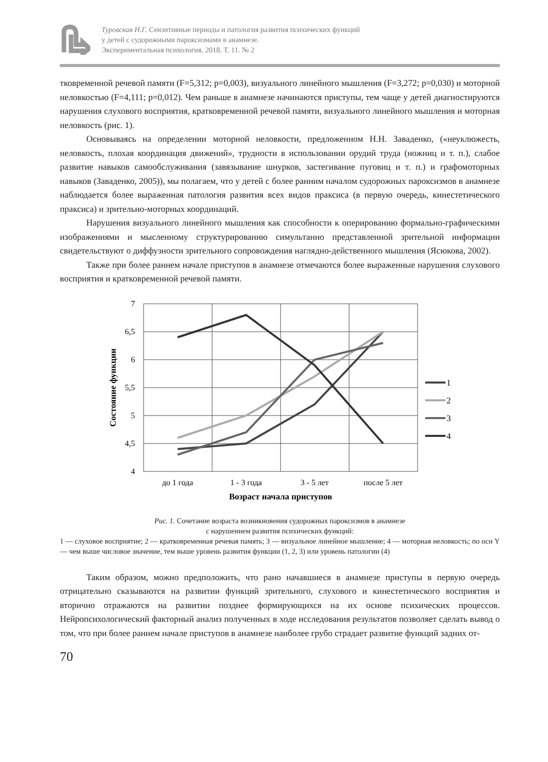Туровская Н.Г. Сензитивные периоды и патология развития психических функций
у детей с судорожными пароксизмами в анамнезе.
Экспериментальная психология. 2018. Т. 11. № 2
тковременной речевой памяти (F=5,312; p=0,003), визуального линейного мышления (F=3,272; p=0,030) и моторной неловкостью (F=4,111; p=0,012). Чем раньше в анамнезе начинаются приступы, тем чаще у детей диагностируются нарушения слухового восприятия, кратковременной речевой памяти, визуального линейного мышления и моторная неловкость (рис. 1).
Основываясь на определении моторной неловкости, предложенном Н.Н. Заваденко, («неуклюжесть, неловкость, плохая координация движений», трудности в использовании орудий труда (ножниц и т. п.), слабое развитие навыков самообслуживания (завязывание шнурков, застегивание пуговиц и т. п.) и графомоторных навыков (Заваденко, 2005)), мы полагаем, что у детей с более ранним началом судорожных пароксизмов в анамнезе наблюдается более выраженная патология развития всех видов праксиса (в первую очередь, кинестетического праксиса) и зрительно-моторных координаций.
Нарушения визуального линейного мышления как способности к оперированию формально-графическими изображениями и мысленному структурированию симультанно представленной зрительной информации свидетельствуют о диффузности зрительного сопровождения наглядно-действенного мышления (Ясюкова, 2002).
Также при более раннем начале приступов в анамнезе отмечаются более выраженные нарушения слухового восприятия и кратковременной речевой памяти.
7
6,5
6
5,5
5
4,5
4
до 1 года
1 - 3 года
3 - 5 лет
после 5 лет
Возраст начала приступов
Состояние функции
1
2
3
4
Рис. 1. Сочетание возраста возникновения судорожных пароксизмов в анамнезе
с нарушением развития психических функций:
1 — слуховое восприятие; 2 — кратковременная речевая память; 3 — визуальное линейное мышление; 4 — моторная неловкость; по оси Y — чем выше числовое значение, тем выше уровень развития функции (1, 2, 3) или уровень патологии (4)
Таким образом, можно предположить, что рано начавшиеся в анамнезе приступы в первую очередь отрицательно сказываются на развитии функций зрительного, слухового и кинестетического восприятия и вторично отражаются на развитии позднее формирующихся на их основе психических процессов. Нейропсихологический факторный анализ полученных в ходе исследования результатов позволяет сделать вывод о том, что при более раннем начале приступов в анамнезе наиболее грубо страдает развитие функций задних от-
70